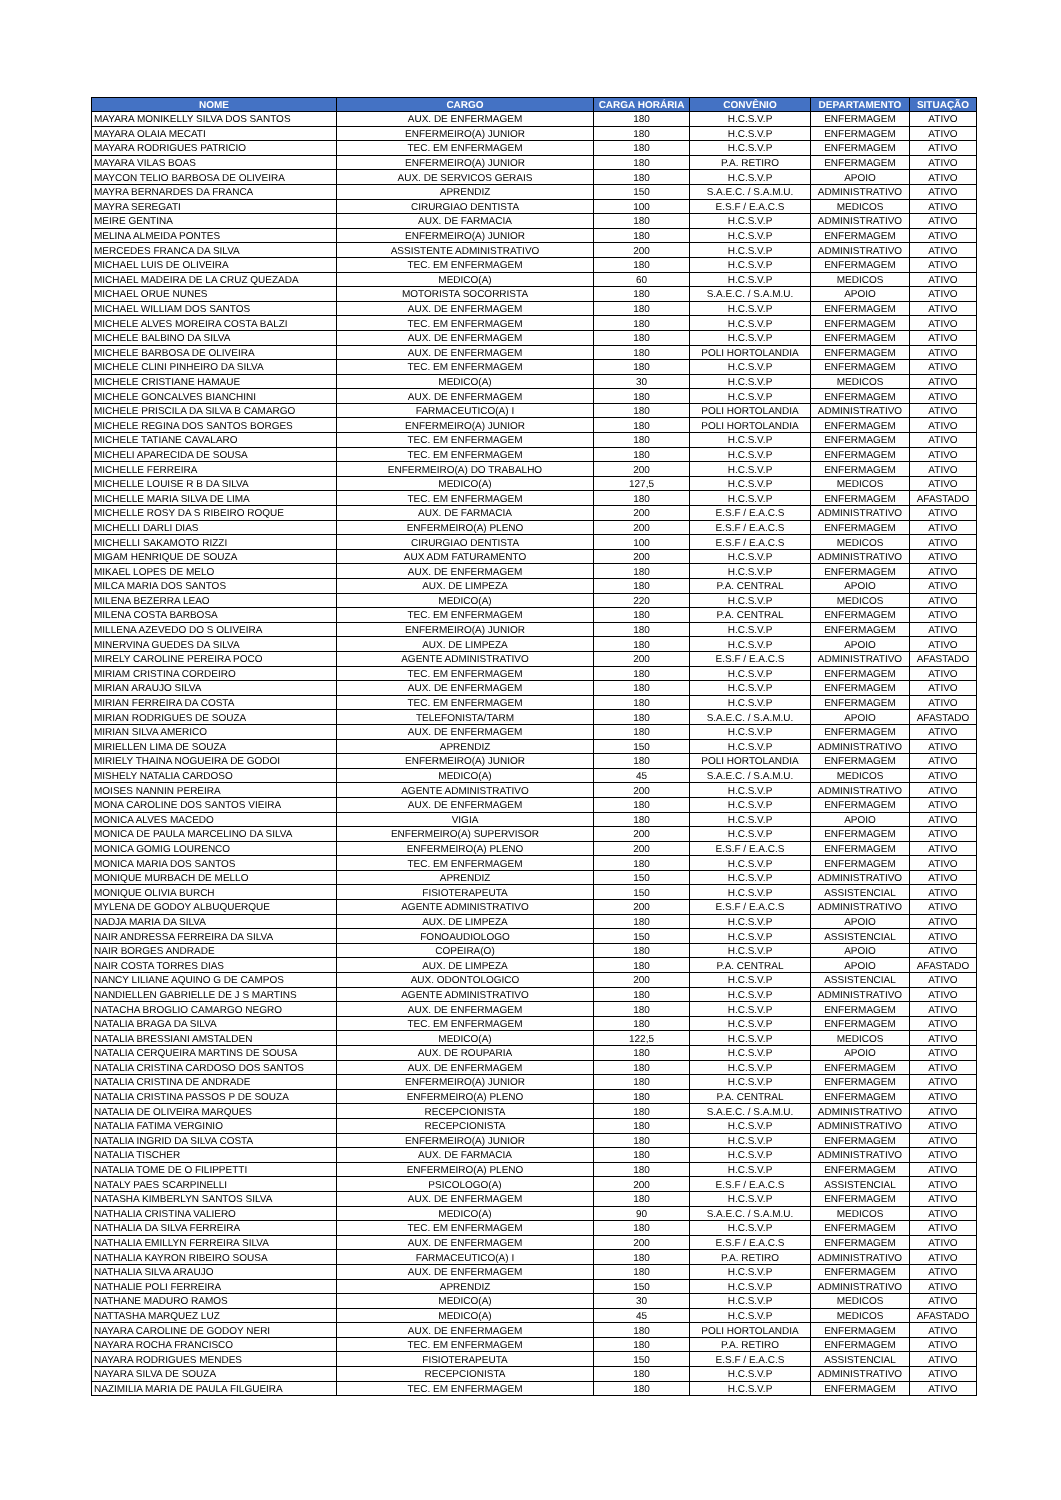| NOME | CARGO | CARGA HORÁRIA | CONVÊNIO | DEPARTAMENTO | SITUAÇÃO |
| --- | --- | --- | --- | --- | --- |
| MAYARA MONIKELLY SILVA DOS SANTOS | AUX. DE ENFERMAGEM | 180 | H.C.S.V.P | ENFERMAGEM | ATIVO |
| MAYARA OLAIA MECATI | ENFERMEIRO(A) JUNIOR | 180 | H.C.S.V.P | ENFERMAGEM | ATIVO |
| MAYARA RODRIGUES PATRICIO | TEC. EM ENFERMAGEM | 180 | H.C.S.V.P | ENFERMAGEM | ATIVO |
| MAYARA VILAS BOAS | ENFERMEIRO(A) JUNIOR | 180 | P.A. RETIRO | ENFERMAGEM | ATIVO |
| MAYCON TELIO BARBOSA DE OLIVEIRA | AUX. DE SERVICOS GERAIS | 180 | H.C.S.V.P | APOIO | ATIVO |
| MAYRA BERNARDES DA FRANCA | APRENDIZ | 150 | S.A.E.C. / S.A.M.U. | ADMINISTRATIVO | ATIVO |
| MAYRA SEREGATI | CIRURGIAO DENTISTA | 100 | E.S.F / E.A.C.S | MEDICOS | ATIVO |
| MEIRE GENTINA | AUX. DE FARMACIA | 180 | H.C.S.V.P | ADMINISTRATIVO | ATIVO |
| MELINA ALMEIDA PONTES | ENFERMEIRO(A) JUNIOR | 180 | H.C.S.V.P | ENFERMAGEM | ATIVO |
| MERCEDES FRANCA DA SILVA | ASSISTENTE ADMINISTRATIVO | 200 | H.C.S.V.P | ADMINISTRATIVO | ATIVO |
| MICHAEL LUIS DE OLIVEIRA | TEC. EM ENFERMAGEM | 180 | H.C.S.V.P | ENFERMAGEM | ATIVO |
| MICHAEL MADEIRA DE LA CRUZ QUEZADA | MEDICO(A) | 60 | H.C.S.V.P | MEDICOS | ATIVO |
| MICHAEL ORUE NUNES | MOTORISTA SOCORRISTA | 180 | S.A.E.C. / S.A.M.U. | APOIO | ATIVO |
| MICHAEL WILLIAM DOS SANTOS | AUX. DE ENFERMAGEM | 180 | H.C.S.V.P | ENFERMAGEM | ATIVO |
| MICHELE ALVES MOREIRA COSTA BALZI | TEC. EM ENFERMAGEM | 180 | H.C.S.V.P | ENFERMAGEM | ATIVO |
| MICHELE BALBINO DA SILVA | AUX. DE ENFERMAGEM | 180 | H.C.S.V.P | ENFERMAGEM | ATIVO |
| MICHELE BARBOSA DE OLIVEIRA | AUX. DE ENFERMAGEM | 180 | POLI HORTOLANDIA | ENFERMAGEM | ATIVO |
| MICHELE CLINI PINHEIRO DA SILVA | TEC. EM ENFERMAGEM | 180 | H.C.S.V.P | ENFERMAGEM | ATIVO |
| MICHELE CRISTIANE HAMAUE | MEDICO(A) | 30 | H.C.S.V.P | MEDICOS | ATIVO |
| MICHELE GONCALVES BIANCHINI | AUX. DE ENFERMAGEM | 180 | H.C.S.V.P | ENFERMAGEM | ATIVO |
| MICHELE PRISCILA DA SILVA B CAMARGO | FARMACEUTICO(A) I | 180 | POLI HORTOLANDIA | ADMINISTRATIVO | ATIVO |
| MICHELE REGINA DOS SANTOS BORGES | ENFERMEIRO(A) JUNIOR | 180 | POLI HORTOLANDIA | ENFERMAGEM | ATIVO |
| MICHELE TATIANE CAVALARO | TEC. EM ENFERMAGEM | 180 | H.C.S.V.P | ENFERMAGEM | ATIVO |
| MICHELI APARECIDA DE SOUSA | TEC. EM ENFERMAGEM | 180 | H.C.S.V.P | ENFERMAGEM | ATIVO |
| MICHELLE FERREIRA | ENFERMEIRO(A) DO TRABALHO | 200 | H.C.S.V.P | ENFERMAGEM | ATIVO |
| MICHELLE LOUISE R B DA SILVA | MEDICO(A) | 127,5 | H.C.S.V.P | MEDICOS | ATIVO |
| MICHELLE MARIA SILVA DE LIMA | TEC. EM ENFERMAGEM | 180 | H.C.S.V.P | ENFERMAGEM | AFASTADO |
| MICHELLE ROSY DA S RIBEIRO ROQUE | AUX. DE FARMACIA | 200 | E.S.F / E.A.C.S | ADMINISTRATIVO | ATIVO |
| MICHELLI DARLI DIAS | ENFERMEIRO(A) PLENO | 200 | E.S.F / E.A.C.S | ENFERMAGEM | ATIVO |
| MICHELLI SAKAMOTO RIZZI | CIRURGIAO DENTISTA | 100 | E.S.F / E.A.C.S | MEDICOS | ATIVO |
| MIGAM HENRIQUE DE SOUZA | AUX ADM FATURAMENTO | 200 | H.C.S.V.P | ADMINISTRATIVO | ATIVO |
| MIKAEL LOPES DE MELO | AUX. DE ENFERMAGEM | 180 | H.C.S.V.P | ENFERMAGEM | ATIVO |
| MILCA MARIA DOS SANTOS | AUX. DE LIMPEZA | 180 | P.A. CENTRAL | APOIO | ATIVO |
| MILENA BEZERRA LEAO | MEDICO(A) | 220 | H.C.S.V.P | MEDICOS | ATIVO |
| MILENA COSTA BARBOSA | TEC. EM ENFERMAGEM | 180 | P.A. CENTRAL | ENFERMAGEM | ATIVO |
| MILLENA AZEVEDO DO S OLIVEIRA | ENFERMEIRO(A) JUNIOR | 180 | H.C.S.V.P | ENFERMAGEM | ATIVO |
| MINERVINA GUEDES DA SILVA | AUX. DE LIMPEZA | 180 | H.C.S.V.P | APOIO | ATIVO |
| MIRELY CAROLINE PEREIRA POCO | AGENTE ADMINISTRATIVO | 200 | E.S.F / E.A.C.S | ADMINISTRATIVO | AFASTADO |
| MIRIAM CRISTINA CORDEIRO | TEC. EM ENFERMAGEM | 180 | H.C.S.V.P | ENFERMAGEM | ATIVO |
| MIRIAN ARAUJO SILVA | AUX. DE ENFERMAGEM | 180 | H.C.S.V.P | ENFERMAGEM | ATIVO |
| MIRIAN FERREIRA DA COSTA | TEC. EM ENFERMAGEM | 180 | H.C.S.V.P | ENFERMAGEM | ATIVO |
| MIRIAN RODRIGUES DE SOUZA | TELEFONISTA/TARM | 180 | S.A.E.C. / S.A.M.U. | APOIO | AFASTADO |
| MIRIAN SILVA AMERICO | AUX. DE ENFERMAGEM | 180 | H.C.S.V.P | ENFERMAGEM | ATIVO |
| MIRIELLEN LIMA DE SOUZA | APRENDIZ | 150 | H.C.S.V.P | ADMINISTRATIVO | ATIVO |
| MIRIELY THAINA NOGUEIRA DE GODOI | ENFERMEIRO(A) JUNIOR | 180 | POLI HORTOLANDIA | ENFERMAGEM | ATIVO |
| MISHELY NATALIA CARDOSO | MEDICO(A) | 45 | S.A.E.C. / S.A.M.U. | MEDICOS | ATIVO |
| MOISES NANNIN PEREIRA | AGENTE ADMINISTRATIVO | 200 | H.C.S.V.P | ADMINISTRATIVO | ATIVO |
| MONA CAROLINE DOS SANTOS VIEIRA | AUX. DE ENFERMAGEM | 180 | H.C.S.V.P | ENFERMAGEM | ATIVO |
| MONICA ALVES MACEDO | VIGIA | 180 | H.C.S.V.P | APOIO | ATIVO |
| MONICA DE PAULA MARCELINO DA SILVA | ENFERMEIRO(A) SUPERVISOR | 200 | H.C.S.V.P | ENFERMAGEM | ATIVO |
| MONICA GOMIG LOURENCO | ENFERMEIRO(A) PLENO | 200 | E.S.F / E.A.C.S | ENFERMAGEM | ATIVO |
| MONICA MARIA DOS SANTOS | TEC. EM ENFERMAGEM | 180 | H.C.S.V.P | ENFERMAGEM | ATIVO |
| MONIQUE MURBACH DE MELLO | APRENDIZ | 150 | H.C.S.V.P | ADMINISTRATIVO | ATIVO |
| MONIQUE OLIVIA BURCH | FISIOTERAPEUTA | 150 | H.C.S.V.P | ASSISTENCIAL | ATIVO |
| MYLENA DE GODOY ALBUQUERQUE | AGENTE ADMINISTRATIVO | 200 | E.S.F / E.A.C.S | ADMINISTRATIVO | ATIVO |
| NADJA MARIA DA SILVA | AUX. DE LIMPEZA | 180 | H.C.S.V.P | APOIO | ATIVO |
| NAIR ANDRESSA FERREIRA DA SILVA | FONOAUDIOLOGO | 150 | H.C.S.V.P | ASSISTENCIAL | ATIVO |
| NAIR BORGES ANDRADE | COPEIRA(O) | 180 | H.C.S.V.P | APOIO | ATIVO |
| NAIR COSTA TORRES DIAS | AUX. DE LIMPEZA | 180 | P.A. CENTRAL | APOIO | AFASTADO |
| NANCY LILIANE AQUINO G DE CAMPOS | AUX. ODONTOLOGICO | 200 | H.C.S.V.P | ASSISTENCIAL | ATIVO |
| NANDIELLEN GABRIELLE DE J S MARTINS | AGENTE ADMINISTRATIVO | 180 | H.C.S.V.P | ADMINISTRATIVO | ATIVO |
| NATACHA BROGLIO CAMARGO NEGRO | AUX. DE ENFERMAGEM | 180 | H.C.S.V.P | ENFERMAGEM | ATIVO |
| NATALIA BRAGA DA SILVA | TEC. EM ENFERMAGEM | 180 | H.C.S.V.P | ENFERMAGEM | ATIVO |
| NATALIA BRESSIANI AMSTALDEN | MEDICO(A) | 122,5 | H.C.S.V.P | MEDICOS | ATIVO |
| NATALIA CERQUEIRA MARTINS DE SOUSA | AUX. DE ROUPARIA | 180 | H.C.S.V.P | APOIO | ATIVO |
| NATALIA CRISTINA CARDOSO DOS SANTOS | AUX. DE ENFERMAGEM | 180 | H.C.S.V.P | ENFERMAGEM | ATIVO |
| NATALIA CRISTINA DE ANDRADE | ENFERMEIRO(A) JUNIOR | 180 | H.C.S.V.P | ENFERMAGEM | ATIVO |
| NATALIA CRISTINA PASSOS P DE SOUZA | ENFERMEIRO(A) PLENO | 180 | P.A. CENTRAL | ENFERMAGEM | ATIVO |
| NATALIA DE OLIVEIRA MARQUES | RECEPCIONISTA | 180 | S.A.E.C. / S.A.M.U. | ADMINISTRATIVO | ATIVO |
| NATALIA FATIMA VERGINIO | RECEPCIONISTA | 180 | H.C.S.V.P | ADMINISTRATIVO | ATIVO |
| NATALIA INGRID DA SILVA COSTA | ENFERMEIRO(A) JUNIOR | 180 | H.C.S.V.P | ENFERMAGEM | ATIVO |
| NATALIA TISCHER | AUX. DE FARMACIA | 180 | H.C.S.V.P | ADMINISTRATIVO | ATIVO |
| NATALIA TOME DE O FILIPPETTI | ENFERMEIRO(A) PLENO | 180 | H.C.S.V.P | ENFERMAGEM | ATIVO |
| NATALY PAES SCARPINELLI | PSICOLOGO(A) | 200 | E.S.F / E.A.C.S | ASSISTENCIAL | ATIVO |
| NATASHA KIMBERLYN SANTOS SILVA | AUX. DE ENFERMAGEM | 180 | H.C.S.V.P | ENFERMAGEM | ATIVO |
| NATHALIA CRISTINA VALIERO | MEDICO(A) | 90 | S.A.E.C. / S.A.M.U. | MEDICOS | ATIVO |
| NATHALIA DA SILVA FERREIRA | TEC. EM ENFERMAGEM | 180 | H.C.S.V.P | ENFERMAGEM | ATIVO |
| NATHALIA EMILLYN FERREIRA SILVA | AUX. DE ENFERMAGEM | 200 | E.S.F / E.A.C.S | ENFERMAGEM | ATIVO |
| NATHALIA KAYRON RIBEIRO SOUSA | FARMACEUTICO(A) I | 180 | P.A. RETIRO | ADMINISTRATIVO | ATIVO |
| NATHALIA SILVA ARAUJO | AUX. DE ENFERMAGEM | 180 | H.C.S.V.P | ENFERMAGEM | ATIVO |
| NATHALIE POLI FERREIRA | APRENDIZ | 150 | H.C.S.V.P | ADMINISTRATIVO | ATIVO |
| NATHANE MADURO RAMOS | MEDICO(A) | 30 | H.C.S.V.P | MEDICOS | ATIVO |
| NATTASHA MARQUEZ LUZ | MEDICO(A) | 45 | H.C.S.V.P | MEDICOS | AFASTADO |
| NAYARA CAROLINE DE GODOY NERI | AUX. DE ENFERMAGEM | 180 | POLI HORTOLANDIA | ENFERMAGEM | ATIVO |
| NAYARA ROCHA FRANCISCO | TEC. EM ENFERMAGEM | 180 | P.A. RETIRO | ENFERMAGEM | ATIVO |
| NAYARA RODRIGUES MENDES | FISIOTERAPEUTA | 150 | E.S.F / E.A.C.S | ASSISTENCIAL | ATIVO |
| NAYARA SILVA DE SOUZA | RECEPCIONISTA | 180 | H.C.S.V.P | ADMINISTRATIVO | ATIVO |
| NAZIMILIA MARIA DE PAULA FILGUEIRA | TEC. EM ENFERMAGEM | 180 | H.C.S.V.P | ENFERMAGEM | ATIVO |